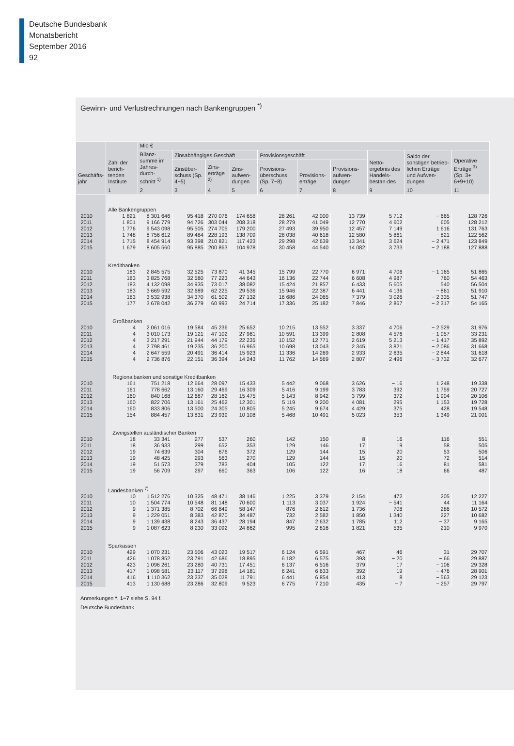Deutsche Bundesbank
Monatsbericht
September 2016
92
Gewinn- und Verlustrechnungen nach Bankengruppen <sup>*)</sup>
| Geschäfts- jahr | Zahl der berich-tenden Institute | Mio € | | | | | | | | | |
| --- | --- | --- | --- | --- | --- | --- | --- | --- | --- | --- | --- |
| | | Bilanz-summe im Jahres-durch-schnitt <sup>1)</sup> | Zinsabhängiges Geschäft | | | Provisionsgeschäft | | | Netto-ergebnis des Handels-bestan-des | Saldo der sonstigen betrieb-lichen Erträge und Aufwen-dungen | Operative Erträge <sup>3)</sup> (Sp. 3+ 6+9+10) |
| | | | Zinsüber-schuss (Sp. 4−5) | Zins-erträge <sup>2)</sup> | Zins-aufwen-dungen | Provisions-überschuss (Sp. 7−8) | Provisions-erträge | Provisions-aufwen-dungen | | | |
| | 1 | 2 | 3 | 4 | 5 | 6 | 7 | 8 | 9 | 10 | 11 |
| | Alle Bankengruppen | | | | | | | | | | |
| 2010 | 1 821 | 8 301 646 | 95 418 | 270 076 | 174 658 | 28 261 | 42 000 | 13 739 | 5 712 | − 665 | 128 726 |
| 2011 | 1 801 | 9 166 779 | 94 726 | 303 044 | 208 318 | 28 279 | 41 049 | 12 770 | 4 602 | 605 | 128 212 |
| 2012 | 1 776 | 9 543 098 | 95 505 | 274 705 | 179 200 | 27 493 | 39 950 | 12 457 | 7 149 | 1 616 | 131 763 |
| 2013 | 1 748 | 8 756 612 | 89 484 | 228 193 | 138 709 | 28 038 | 40 618 | 12 580 | 5 861 | − 821 | 122 562 |
| 2014 | 1 715 | 8 454 914 | 93 398 | 210 821 | 117 423 | 29 298 | 42 639 | 13 341 | 3 624 | − 2 471 | 123 849 |
| 2015 | 1 679 | 8 605 560 | 95 885 | 200 863 | 104 978 | 30 458 | 44 540 | 14 082 | 3 733 | − 2 188 | 127 888 |
| | Kreditbanken | | | | | | | | | | |
| 2010 | 183 | 2 845 575 | 32 525 | 73 870 | 41 345 | 15 799 | 22 770 | 6 971 | 4 706 | − 1 165 | 51 865 |
| 2011 | 183 | 3 825 768 | 32 580 | 77 223 | 44 643 | 16 136 | 22 744 | 6 608 | 4 987 | 760 | 54 463 |
| 2012 | 183 | 4 132 098 | 34 935 | 73 017 | 38 082 | 15 424 | 21 857 | 6 433 | 5 605 | 540 | 56 504 |
| 2013 | 183 | 3 669 592 | 32 689 | 62 225 | 29 536 | 15 946 | 22 387 | 6 441 | 4 136 | − 861 | 51 910 |
| 2014 | 183 | 3 532 938 | 34 370 | 61 502 | 27 132 | 16 686 | 24 065 | 7 379 | 3 026 | − 2 335 | 51 747 |
| 2015 | 177 | 3 678 042 | 36 279 | 60 993 | 24 714 | 17 336 | 25 182 | 7 846 | 2 867 | − 2 317 | 54 165 |
| | Großbanken | | | | | | | | | | |
| 2010 | 4 | 2 061 016 | 19 584 | 45 236 | 25 652 | 10 215 | 13 552 | 3 337 | 4 706 | − 2 529 | 31 976 |
| 2011 | 4 | 3 010 173 | 19 121 | 47 102 | 27 981 | 10 591 | 13 399 | 2 808 | 4 576 | − 1 057 | 33 231 |
| 2012 | 4 | 3 217 291 | 21 944 | 44 179 | 22 235 | 10 152 | 12 771 | 2 619 | 5 213 | − 1 417 | 35 892 |
| 2013 | 4 | 2 798 461 | 19 235 | 36 200 | 16 965 | 10 698 | 13 043 | 2 345 | 3 821 | − 2 086 | 31 668 |
| 2014 | 4 | 2 647 559 | 20 491 | 36 414 | 15 923 | 11 336 | 14 269 | 2 933 | 2 635 | − 2 844 | 31 618 |
| 2015 | 4 | 2 736 876 | 22 151 | 36 394 | 14 243 | 11 762 | 14 569 | 2 807 | 2 496 | − 3 732 | 32 677 |
| | Regionalbanken und sonstige Kreditbanken | | | | | | | | | | |
| 2010 | 161 | 751 218 | 12 664 | 28 097 | 15 433 | 5 442 | 9 068 | 3 626 | − 16 | 1 248 | 19 338 |
| 2011 | 161 | 778 662 | 13 160 | 29 469 | 16 309 | 5 416 | 9 199 | 3 783 | 392 | 1 759 | 20 727 |
| 2012 | 160 | 840 168 | 12 687 | 28 162 | 15 475 | 5 143 | 8 942 | 3 799 | 372 | 1 904 | 20 106 |
| 2013 | 160 | 822 706 | 13 161 | 25 462 | 12 301 | 5 119 | 9 200 | 4 081 | 295 | 1 153 | 19 728 |
| 2014 | 160 | 833 806 | 13 500 | 24 305 | 10 805 | 5 245 | 9 674 | 4 429 | 375 | 428 | 19 548 |
| 2015 | 154 | 884 457 | 13 831 | 23 939 | 10 108 | 5 468 | 10 491 | 5 023 | 353 | 1 349 | 21 001 |
| | Zweigstellen ausländischer Banken | | | | | | | | | | |
| 2010 | 18 | 33 341 | 277 | 537 | 260 | 142 | 150 | 8 | 16 | 116 | 551 |
| 2011 | 18 | 36 933 | 299 | 652 | 353 | 129 | 146 | 17 | 19 | 58 | 505 |
| 2012 | 19 | 74 639 | 304 | 676 | 372 | 129 | 144 | 15 | 20 | 53 | 506 |
| 2013 | 19 | 48 425 | 293 | 563 | 270 | 129 | 144 | 15 | 20 | 72 | 514 |
| 2014 | 19 | 51 573 | 379 | 783 | 404 | 105 | 122 | 17 | 16 | 81 | 581 |
| 2015 | 19 | 56 709 | 297 | 660 | 363 | 106 | 122 | 16 | 18 | 66 | 487 |
| | Landesbanken <sup>7)</sup> | | | | | | | | | | |
| 2010 | 10 | 1 512 276 | 10 325 | 48 471 | 38 146 | 1 225 | 3 379 | 2 154 | 472 | 205 | 12 227 |
| 2011 | 10 | 1 504 774 | 10 548 | 81 148 | 70 600 | 1 113 | 3 037 | 1 924 | − 541 | 44 | 11 164 |
| 2012 | 9 | 1 371 385 | 8 702 | 66 849 | 58 147 | 876 | 2 612 | 1 736 | 708 | 286 | 10 572 |
| 2013 | 9 | 1 229 051 | 8 383 | 42 870 | 34 487 | 732 | 2 582 | 1 850 | 1 340 | 227 | 10 682 |
| 2014 | 9 | 1 139 438 | 8 243 | 36 437 | 28 194 | 847 | 2 632 | 1 785 | 112 | − 37 | 9 165 |
| 2015 | 9 | 1 087 623 | 8 230 | 33 092 | 24 862 | 995 | 2 816 | 1 821 | 535 | 210 | 9 970 |
| | Sparkassen | | | | | | | | | | |
| 2010 | 429 | 1 070 231 | 23 506 | 43 023 | 19 517 | 6 124 | 6 591 | 467 | 46 | 31 | 29 707 |
| 2011 | 426 | 1 078 852 | 23 791 | 42 686 | 18 895 | 6 182 | 6 575 | 393 | − 20 | − 66 | 29 887 |
| 2012 | 423 | 1 096 261 | 23 280 | 40 731 | 17 451 | 6 137 | 6 516 | 379 | 17 | − 106 | 29 328 |
| 2013 | 417 | 1 098 581 | 23 117 | 37 298 | 14 181 | 6 241 | 6 633 | 392 | 19 | − 476 | 28 901 |
| 2014 | 416 | 1 110 362 | 23 237 | 35 028 | 11 791 | 6 441 | 6 854 | 413 | 8 | − 563 | 29 123 |
| 2015 | 413 | 1 130 688 | 23 286 | 32 809 | 9 523 | 6 775 | 7 210 | 435 | − 7 | − 257 | 29 797 |
Anmerkungen *, 1−7 siehe S. 94 f.
Deutsche Bundesbank